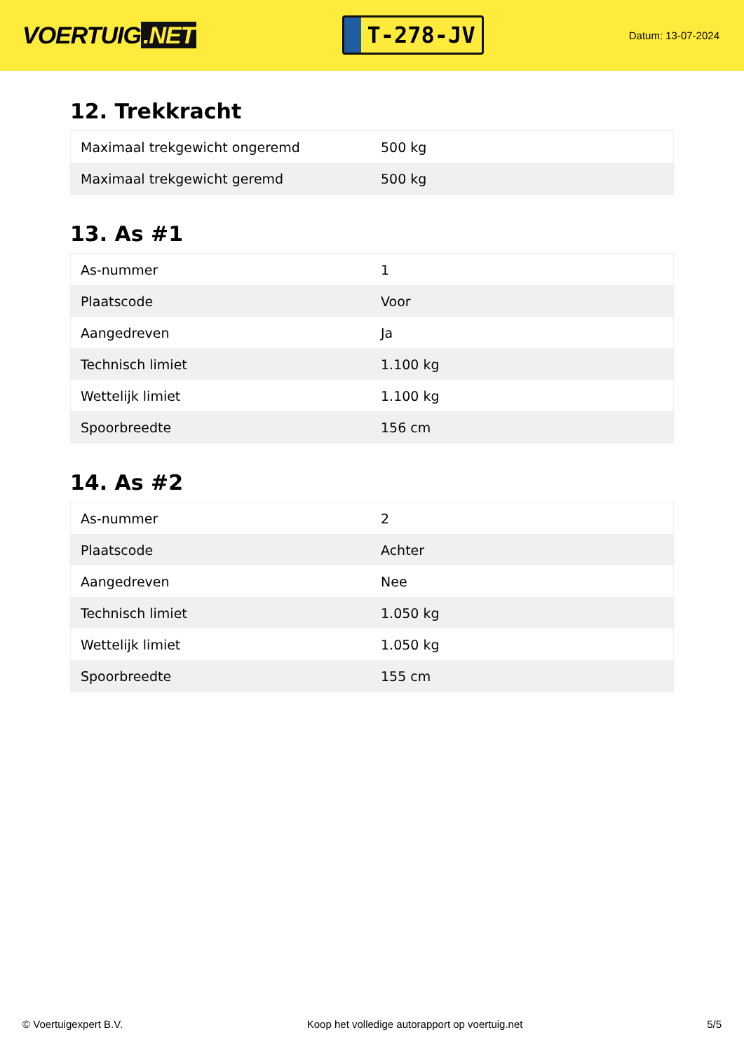VOERTUIG.NET
T-278-JV
Datum: 13-07-2024
12. Trekkracht
| Maximaal trekgewicht ongeremd | 500 kg |
| Maximaal trekgewicht geremd | 500 kg |
13. As #1
| As-nummer | 1 |
| Plaatscode | Voor |
| Aangedreven | Ja |
| Technisch limiet | 1.100 kg |
| Wettelijk limiet | 1.100 kg |
| Spoorbreedte | 156 cm |
14. As #2
| As-nummer | 2 |
| Plaatscode | Achter |
| Aangedreven | Nee |
| Technisch limiet | 1.050 kg |
| Wettelijk limiet | 1.050 kg |
| Spoorbreedte | 155 cm |
© Voertuigexpert B.V. Koop het volledige autorapport op voertuig.net 5/5